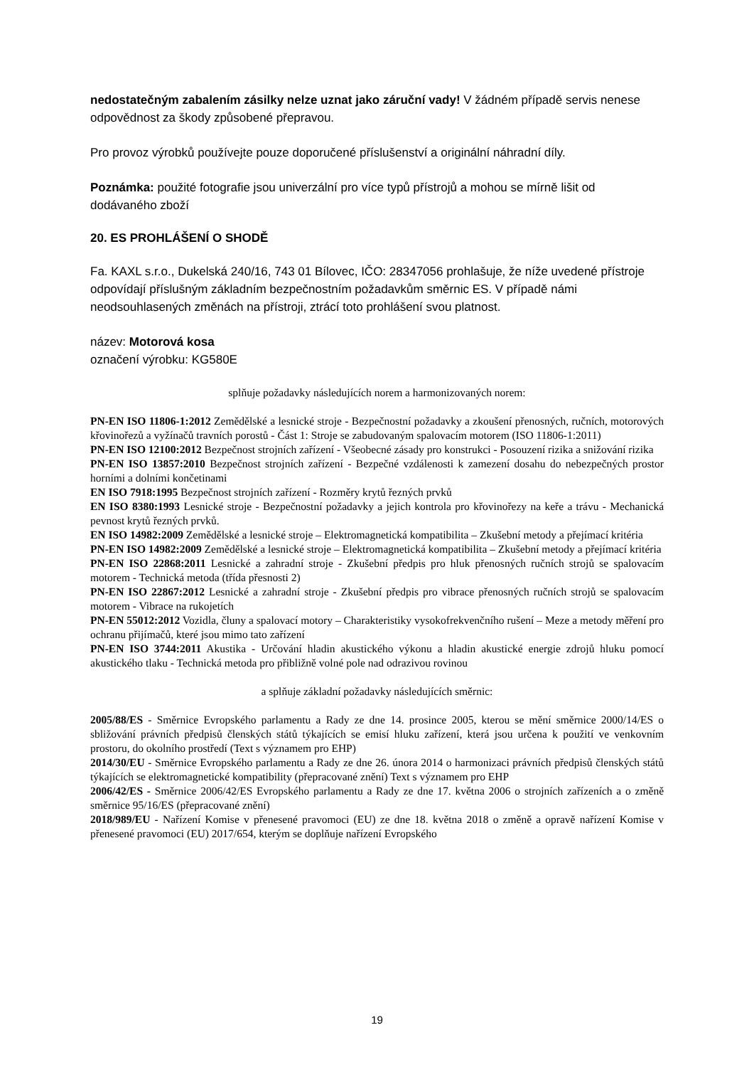nedostatečným zabalením zásilky nelze uznat jako záruční vady! V žádném případě servis nenese odpovědnost za škody způsobené přepravou.
Pro provoz výrobků používejte pouze doporučené příslušenství a originální náhradní díly.
Poznámka: použité fotografie jsou univerzální pro více typů přístrojů a mohou se mírně lišit od dodávaného zboží
20. ES PROHLÁŠENÍ O SHODĚ
Fa. KAXL s.r.o., Dukelská 240/16, 743 01 Bílovec, IČO: 28347056 prohlašuje, že níže uvedené přístroje odpovídají příslušným základním bezpečnostním požadavkům směrnic ES. V případě námi neodsouhlasených změnách na přístroji, ztrácí toto prohlášení svou platnost.
název: Motorová kosa
označení výrobku: KG580E
splňuje požadavky následujících norem a harmonizovaných norem:
PN-EN ISO 11806-1:2012 Zemědělské a lesnické stroje - Bezpečnostní požadavky a zkoušení přenosných, ručních, motorových křovinořezů a vyžínačů travních porostů - Část 1: Stroje se zabudovaným spalovacím motorem (ISO 11806-1:2011)
PN-EN ISO 12100:2012 Bezpečnost strojních zařízení - Všeobecné zásady pro konstrukci - Posouzení rizika a snižování rizika
PN-EN ISO 13857:2010 Bezpečnost strojních zařízení - Bezpečné vzdálenosti k zamezení dosahu do nebezpečných prostor horními a dolními končetinami
EN ISO 7918:1995 Bezpečnost strojních zařízení - Rozměry krytů řezných prvků
EN ISO 8380:1993 Lesnické stroje - Bezpečnostní požadavky a jejich kontrola pro křovinořezy na keře a trávu - Mechanická pevnost krytů řezných prvků.
EN ISO 14982:2009 Zemědělské a lesnické stroje – Elektromagnetická kompatibilita – Zkušební metody a přejímací kritéria
PN-EN ISO 14982:2009 Zemědělské a lesnické stroje – Elektromagnetická kompatibilita – Zkušební metody a přejímací kritéria
PN-EN ISO 22868:2011 Lesnické a zahradní stroje - Zkušební předpis pro hluk přenosných ručních strojů se spalovacím motorem - Technická metoda (třída přesnosti 2)
PN-EN ISO 22867:2012 Lesnické a zahradní stroje - Zkušební předpis pro vibrace přenosných ručních strojů se spalovacím motorem - Vibrace na rukojetích
PN-EN 55012:2012 Vozidla, čluny a spalovací motory – Charakteristiky vysokofrekvenčního rušení – Meze a metody měření pro ochranu přijímačů, které jsou mimo tato zařízení
PN-EN ISO 3744:2011 Akustika - Určování hladin akustického výkonu a hladin akustické energie zdrojů hluku pomocí akustického tlaku - Technická metoda pro přibližně volné pole nad odrazivou rovinou
a splňuje základní požadavky následujících směrnic:
2005/88/ES - Směrnice Evropského parlamentu a Rady ze dne 14. prosince 2005, kterou se mění směrnice 2000/14/ES o sbližování právních předpisů členských států týkajících se emisí hluku zařízení, která jsou určena k použití ve venkovním prostoru, do okolního prostředí (Text s významem pro EHP)
2014/30/EU - Směrnice Evropského parlamentu a Rady ze dne 26. února 2014 o harmonizaci právních předpisů členských států týkajících se elektromagnetické kompatibility (přepracované znění) Text s významem pro EHP
2006/42/ES - Směrnice 2006/42/ES Evropského parlamentu a Rady ze dne 17. května 2006 o strojních zařízeních a o změně směrnice 95/16/ES (přepracované znění)
2018/989/EU - Nařízení Komise v přenesené pravomoci (EU) ze dne 18. května 2018 o změně a opravě nařízení Komise v přenesené pravomoci (EU) 2017/654, kterým se doplňuje nařízení Evropského
19